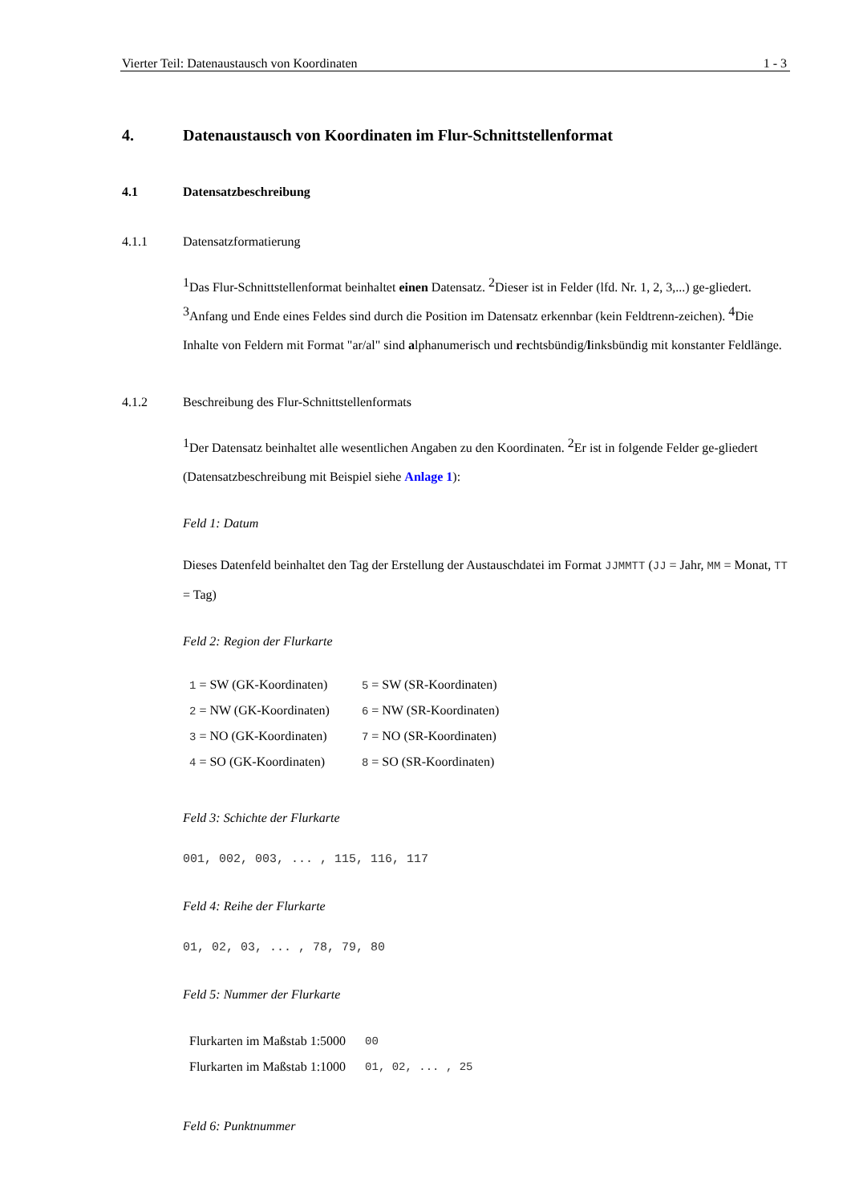Vierter Teil: Datenaustausch von Koordinaten 1 - 3
4. Datenaustausch von Koordinaten im Flur-Schnittstellenformat
4.1 Datensatzbeschreibung
4.1.1 Datensatzformatierung
<sup>1</sup> Das Flur-Schnittstellenformat beinhaltet einen Datensatz. <sup>2</sup>Dieser ist in Felder (lfd. Nr. 1, 2, 3,...) ge-gliedert. <sup>3</sup>Anfang und Ende eines Feldes sind durch die Position im Datensatz erkennbar (kein Feldtrenn-zeichen). <sup>4</sup>Die Inhalte von Feldern mit Format "ar/al" sind alphanumerisch und rechtsbündig/linksbündig mit konstanter Feldlänge.
4.1.2 Beschreibung des Flur-Schnittstellenformats
<sup>1</sup> Der Datensatz beinhaltet alle wesentlichen Angaben zu den Koordinaten. <sup>2</sup>Er ist in folgende Felder ge-gliedert (Datensatzbeschreibung mit Beispiel siehe Anlage 1):
Feld 1: Datum
Dieses Datenfeld beinhaltet den Tag der Erstellung der Austauschdatei im Format JJMMTT (JJ = Jahr, MM = Monat, TT = Tag)
Feld 2: Region der Flurkarte
| 1 = SW (GK-Koordinaten) | 5 = SW (SR-Koordinaten) |
| 2 = NW (GK-Koordinaten) | 6 = NW (SR-Koordinaten) |
| 3 = NO (GK-Koordinaten) | 7 = NO (SR-Koordinaten) |
| 4 = SO (GK-Koordinaten) | 8 = SO (SR-Koordinaten) |
Feld 3: Schichte der Flurkarte
001, 002, 003, ... , 115, 116, 117
Feld 4: Reihe der Flurkarte
01, 02, 03, ... , 78, 79, 80
Feld 5: Nummer der Flurkarte
| Flurkarten im Maßstab 1:5000 | 00 |
| Flurkarten im Maßstab 1:1000 | 01, 02, ... , 25 |
Feld 6: Punktnummer